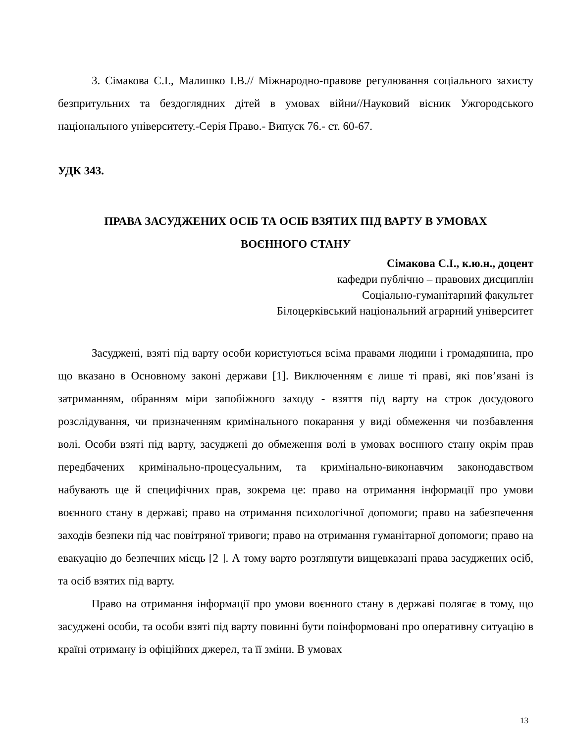3. Сімакова С.І., Малишко І.В.// Міжнародно-правове регулювання соціального захисту безпритульних та бездоглядних дітей в умовах війни//Науковий вісник Ужгородського національного університету.-Серія Право.- Випуск 76.- ст. 60-67.
УДК 343.
ПРАВА ЗАСУДЖЕНИХ ОСІБ ТА ОСІБ ВЗЯТИХ ПІД ВАРТУ В УМОВАХ
ВОЄННОГО СТАНУ
Сімакова С.І., к.ю.н., доцент
кафедри публічно – правових дисциплін
Соціально-гуманітарний факультет
Білоцерківський національний аграрний університет
Засуджені, взяті під варту особи користуються всіма правами людини і громадянина, про що вказано в Основному законі держави [1]. Виключенням є лише ті праві, які пов’язані із затриманням, обранням міри запобіжного заходу - взяття під варту на строк досудового розслідування, чи призначенням кримінального покарання у виді обмеження чи позбавлення волі. Особи взяті під варту, засуджені до обмеження волі в умовах воєнного стану окрім прав передбачених кримінально-процесуальним, та кримінально-виконавчим законодавством набувають ще й специфічних прав, зокрема це: право на отримання інформації про умови воєнного стану в державі; право на отримання психологічної допомоги; право на забезпечення заходів безпеки під час повітряної тривоги; право на отримання гуманітарної допомоги; право на евакуацію до безпечних місць [2 ]. А тому варто розглянути вищевказані права засуджених осіб, та осіб взятих під варту.
Право на отримання інформації про умови воєнного стану в державі полягає в тому, що засуджені особи, та особи взяті під варту повинні бути поінформовані про оперативну ситуацію в країні отриману із офіційних джерел, та її зміни. В умовах
13